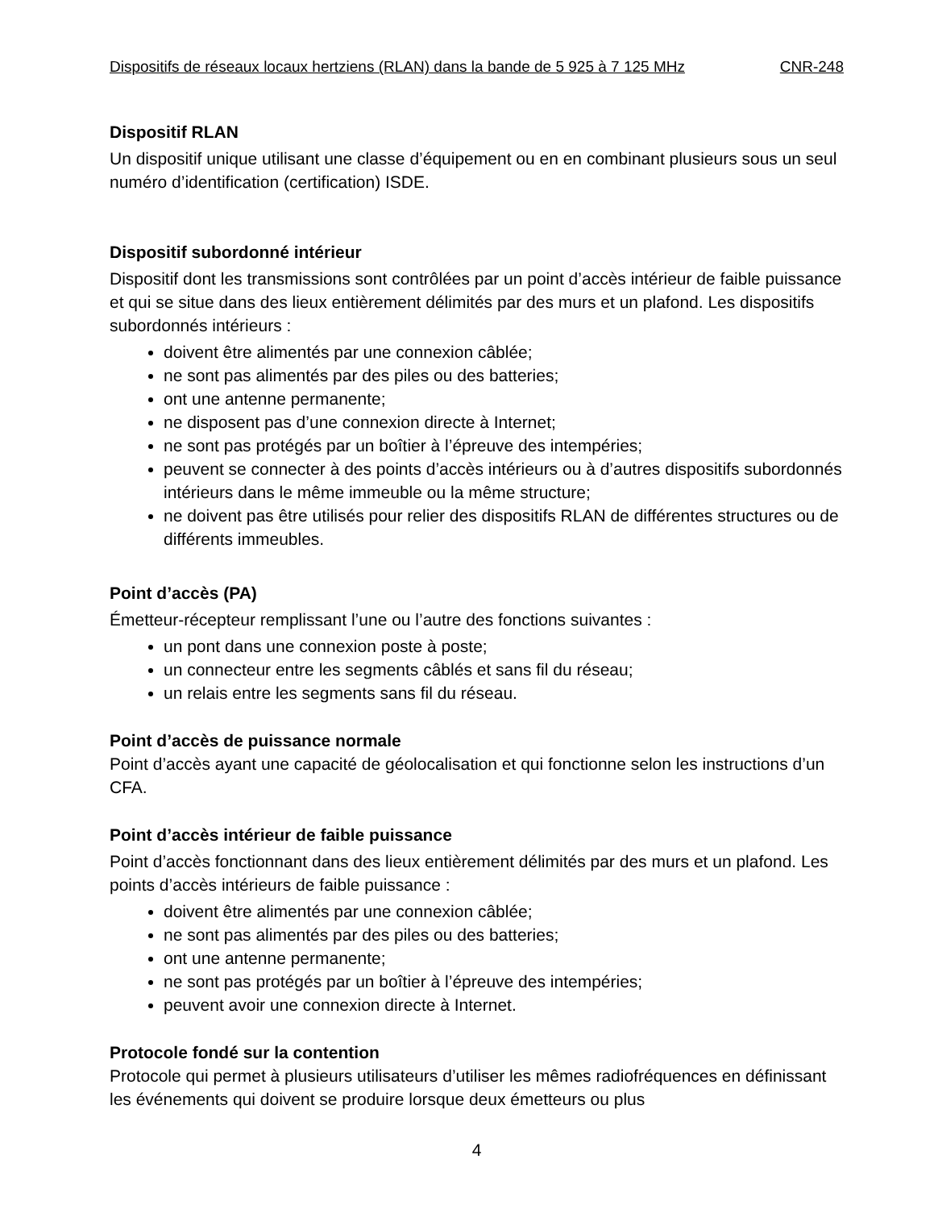Dispositifs de réseaux locaux hertziens (RLAN) dans la bande de 5 925 à 7 125 MHz CNR-248
Dispositif RLAN
Un dispositif unique utilisant une classe d’équipement ou en en combinant plusieurs sous un seul numéro d’identification (certification) ISDE.
Dispositif subordonné intérieur
Dispositif dont les transmissions sont contrôlées par un point d’accès intérieur de faible puissance et qui se situe dans des lieux entièrement délimités par des murs et un plafond. Les dispositifs subordonnés intérieurs :
doivent être alimentés par une connexion câblée;
ne sont pas alimentés par des piles ou des batteries;
ont une antenne permanente;
ne disposent pas d’une connexion directe à Internet;
ne sont pas protégés par un boîtier à l’épreuve des intempéries;
peuvent se connecter à des points d’accès intérieurs ou à d’autres dispositifs subordonnés intérieurs dans le même immeuble ou la même structure;
ne doivent pas être utilisés pour relier des dispositifs RLAN de différentes structures ou de différents immeubles.
Point d’accès (PA)
Émetteur-récepteur remplissant l’une ou l’autre des fonctions suivantes :
un pont dans une connexion poste à poste;
un connecteur entre les segments câblés et sans fil du réseau;
un relais entre les segments sans fil du réseau.
Point d’accès de puissance normale
Point d’accès ayant une capacité de géolocalisation et qui fonctionne selon les instructions d’un CFA.
Point d’accès intérieur de faible puissance
Point d’accès fonctionnant dans des lieux entièrement délimités par des murs et un plafond. Les points d’accès intérieurs de faible puissance :
doivent être alimentés par une connexion câblée;
ne sont pas alimentés par des piles ou des batteries;
ont une antenne permanente;
ne sont pas protégés par un boîtier à l’épreuve des intempéries;
peuvent avoir une connexion directe à Internet.
Protocole fondé sur la contention
Protocole qui permet à plusieurs utilisateurs d’utiliser les mêmes radiofréquences en définissant les événements qui doivent se produire lorsque deux émetteurs ou plus
4